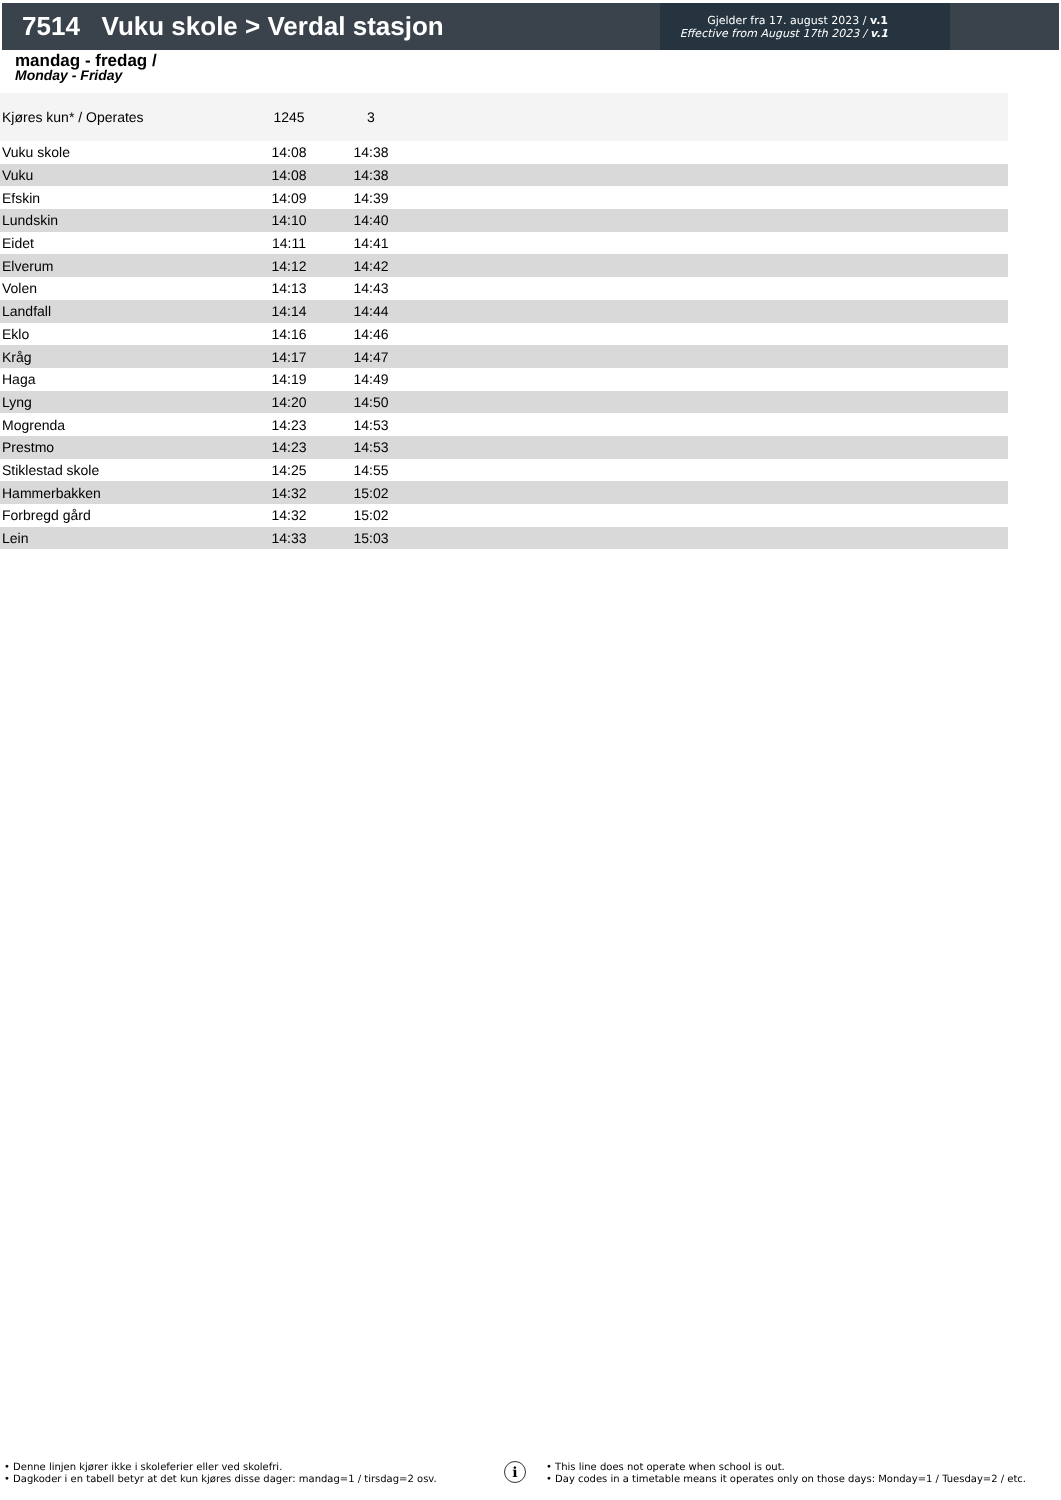7514 Vuku skole > Verdal stasjon
Gjelder fra 17. august 2023 / v.1
Effective from August 17th 2023 / v.1
mandag - fredag /
Monday - Friday
| Kjøres kun* / Operates | 1245 | 3 | |
| --- | --- | --- | --- |
| Vuku skole | 14:08 | 14:38 | |
| Vuku | 14:08 | 14:38 | |
| Efskin | 14:09 | 14:39 | |
| Lundskin | 14:10 | 14:40 | |
| Eidet | 14:11 | 14:41 | |
| Elverum | 14:12 | 14:42 | |
| Volen | 14:13 | 14:43 | |
| Landfall | 14:14 | 14:44 | |
| Eklo | 14:16 | 14:46 | |
| Kråg | 14:17 | 14:47 | |
| Haga | 14:19 | 14:49 | |
| Lyng | 14:20 | 14:50 | |
| Mogrenda | 14:23 | 14:53 | |
| Prestmo | 14:23 | 14:53 | |
| Stiklestad skole | 14:25 | 14:55 | |
| Hammerbakken | 14:32 | 15:02 | |
| Forbregd gård | 14:32 | 15:02 | |
| Lein | 14:33 | 15:03 | |
• Denne linjen kjører ikke i skoleferier eller ved skolefri.
• Dagkoder i en tabell betyr at det kun kjøres disse dager: mandag=1 / tirsdag=2 osv.
i
• This line does not operate when school is out.
• Day codes in a timetable means it operates only on those days: Monday=1 / Tuesday=2 / etc.